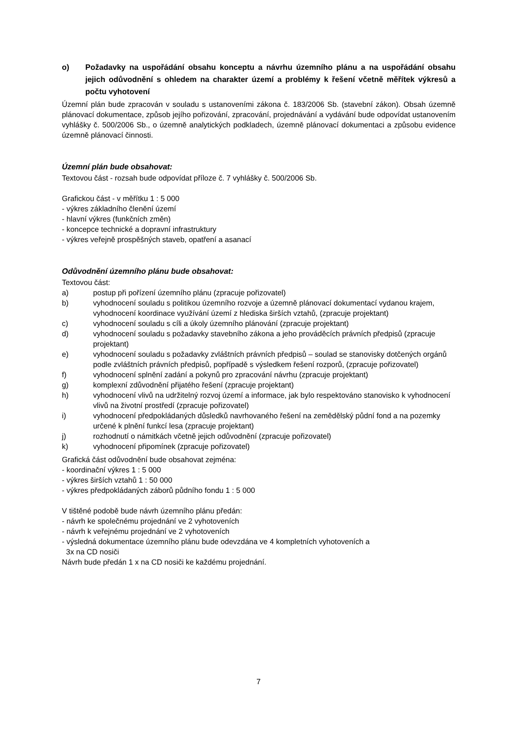o) Požadavky na uspořádání obsahu konceptu a návrhu územního plánu a na uspořádání obsahu jejich odůvodnění s ohledem na charakter území a problémy k řešení včetně měřítek výkresů a počtu vyhotovení
Územní plán bude zpracován v souladu s ustanoveními zákona č. 183/2006 Sb. (stavební zákon). Obsah územně plánovací dokumentace, způsob jejího pořizování, zpracování, projednávání a vydávání bude odpovídat ustanovením vyhlášky č. 500/2006 Sb., o územně analytických podkladech, územně plánovací dokumentaci a způsobu evidence územně plánovací činnosti.
Územní plán bude obsahovat:
Textovou část - rozsah bude odpovídat příloze č. 7 vyhlášky č. 500/2006 Sb.
Grafickou část - v měřítku 1 : 5 000
- výkres základního členění území
- hlavní výkres (funkčních změn)
- koncepce technické a dopravní infrastruktury
- výkres veřejně prospěšných staveb, opatření a asanací
Odůvodnění územního plánu bude obsahovat:
Textovou část:
a) postup při pořízení územního plánu (zpracuje pořizovatel)
b) vyhodnocení souladu s politikou územního rozvoje a územně plánovací dokumentací vydanou krajem, vyhodnocení koordinace využívání území z hlediska širších vztahů, (zpracuje projektant)
c) vyhodnocení souladu s cíli a úkoly územního plánování (zpracuje projektant)
d) vyhodnocení souladu s požadavky stavebního zákona a jeho prováděcích právních předpisů (zpracuje projektant)
e) vyhodnocení souladu s požadavky zvláštních právních předpisů – soulad se stanovisky dotčených orgánů podle zvláštních právních předpisů, popřípadě s výsledkem řešení rozporů, (zpracuje pořizovatel)
f) vyhodnocení splnění zadání a pokynů pro zpracování návrhu (zpracuje projektant)
g) komplexní zdůvodnění přijatého řešení (zpracuje projektant)
h) vyhodnocení vlivů na udržitelný rozvoj území a informace, jak bylo respektováno stanovisko k vyhodnocení vlivů na životní prostředí (zpracuje pořizovatel)
i) vyhodnocení předpokládaných důsledků navrhovaného řešení na zemědělský půdní fond a na pozemky určené k plnění funkcí lesa (zpracuje projektant)
j) rozhodnutí o námitkách včetně jejich odůvodnění (zpracuje pořizovatel)
k) vyhodnocení připomínek (zpracuje pořizovatel)
Grafická část odůvodnění bude obsahovat zejména:
- koordinační výkres 1 : 5 000
- výkres širších vztahů 1 : 50 000
- výkres předpokládaných záborů půdního fondu 1 : 5 000
V tištěné podobě bude návrh územního plánu předán:
- návrh ke společnému projednání ve 2 vyhotoveních
- návrh k veřejnému projednání ve 2 vyhotoveních
- výsledná dokumentace územního plánu bude odevzdána ve 4 kompletních vyhotoveních a
3x na CD nosiči
Návrh bude předán 1 x na CD nosiči ke každému projednání.
7